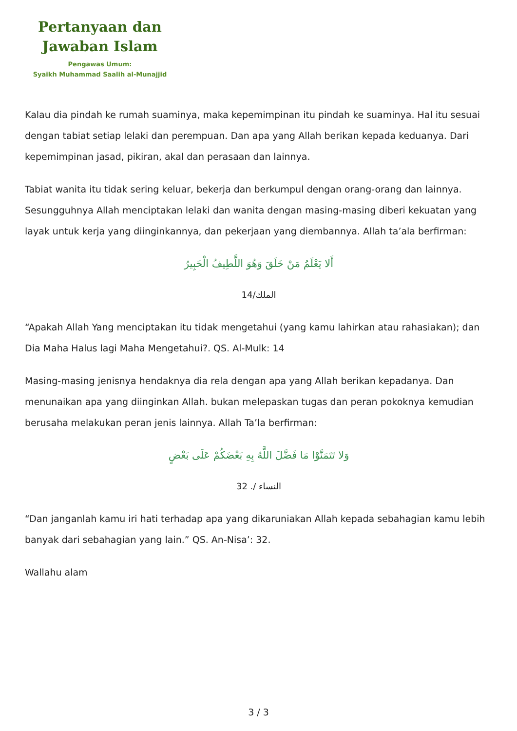Pertanyaan dan
Jawaban Islam
Pengawas Umum:
Syaikh Muhammad Saalih al-Munajjid
Kalau dia pindah ke rumah suaminya, maka kepemimpinan itu pindah ke suaminya. Hal itu sesuai dengan tabiat setiap lelaki dan perempuan. Dan apa yang Allah berikan kepada keduanya. Dari kepemimpinan jasad, pikiran, akal dan perasaan dan lainnya.
Tabiat wanita itu tidak sering keluar, bekerja dan berkumpul dengan orang-orang dan lainnya. Sesungguhnya Allah menciptakan lelaki dan wanita dengan masing-masing diberi kekuatan yang layak untuk kerja yang diinginkannya, dan pekerjaan yang diembannya. Allah ta’ala berfirman:
أَلا يَعْلَمُ مَنْ خَلَقَ وَهُوَ اللَّطِيفُ الْخَبِيرُ
الملك/14
“Apakah Allah Yang menciptakan itu tidak mengetahui (yang kamu lahirkan atau rahasiakan); dan Dia Maha Halus lagi Maha Mengetahui?. QS. Al-Mulk: 14
Masing-masing jenisnya hendaknya dia rela dengan apa yang Allah berikan kepadanya. Dan menunaikan apa yang diinginkan Allah. bukan melepaskan tugas dan peran pokoknya kemudian berusaha melakukan peran jenis lainnya. Allah Ta’la berfirman:
وَلا تَتَمَنَّوْا مَا فَضَّلَ اللَّهُ بِهِ بَعْضَكُمْ عَلَى بَعْضٍ
النساء /. 32
“Dan janganlah kamu iri hati terhadap apa yang dikaruniakan Allah kepada sebahagian kamu lebih banyak dari sebahagian yang lain.” QS. An-Nisa’: 32.
Wallahu alam
3 / 3